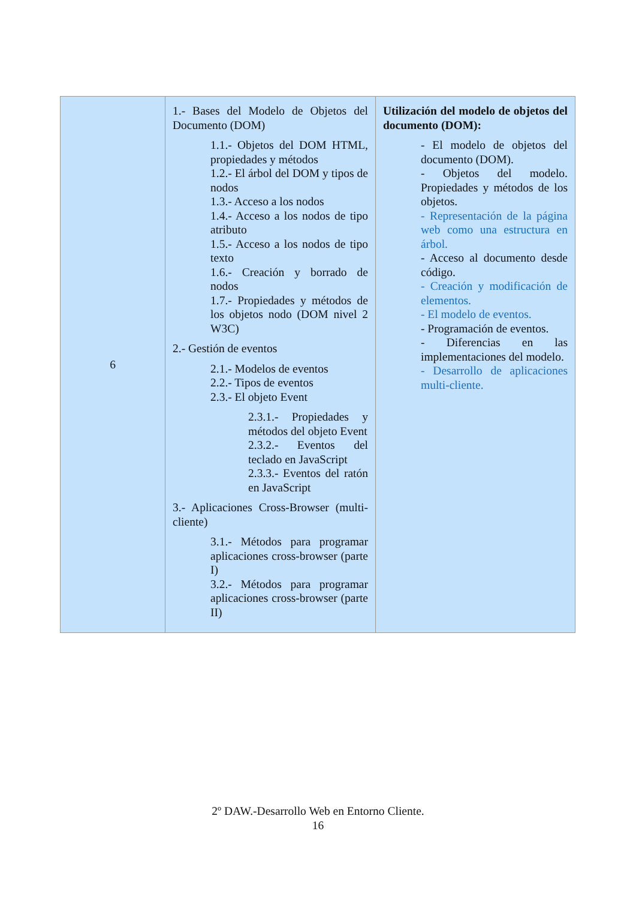| 6 | 1.- Bases del Modelo de Objetos del Documento (DOM) 1.1.- Objetos del DOM HTML, propiedades y métodos 1.2.- El árbol del DOM y tipos de nodos 1.3.- Acceso a los nodos 1.4.- Acceso a los nodos de tipo atributo 1.5.- Acceso a los nodos de tipo texto 1.6.- Creación y borrado de nodos 1.7.- Propiedades y métodos de los objetos nodo (DOM nivel 2 W3C) 2.- Gestión de eventos 2.1.- Modelos de eventos 2.2.- Tipos de eventos 2.3.- El objeto Event 2.3.1.- Propiedades y métodos del objeto Event 2.3.2.- Eventos del teclado en JavaScript 2.3.3.- Eventos del ratón en JavaScript 3.- Aplicaciones Cross-Browser (multi-cliente) 3.1.- Métodos para programar aplicaciones cross-browser (parte I) 3.2.- Métodos para programar aplicaciones cross-browser (parte II) | Utilización del modelo de objetos del documento (DOM): - El modelo de objetos del documento (DOM). - Objetos del modelo. Propiedades y métodos de los objetos. - Representación de la página web como una estructura en árbol. - Acceso al documento desde código. - Creación y modificación de elementos. - El modelo de eventos. - Programación de eventos. - Diferencias en las implementaciones del modelo. - Desarrollo de aplicaciones multi-cliente. |
2º DAW.-Desarrollo Web en Entorno Cliente.
16